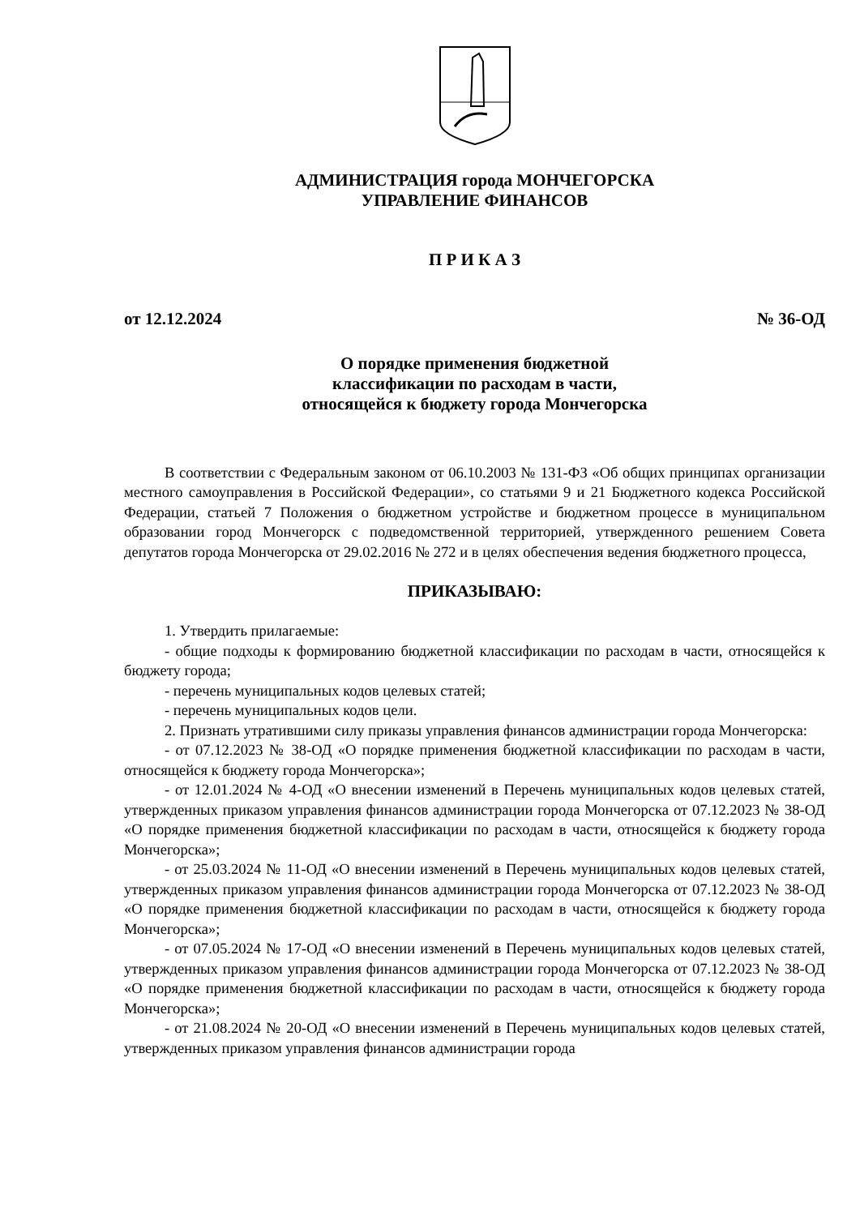АДМИНИСТРАЦИЯ города МОНЧЕГОРСКА
УПРАВЛЕНИЕ ФИНАНСОВ
П Р И К А З
от 12.12.2024 № 36-ОД
О порядке применения бюджетной
классификации по расходам в части,
относящейся к бюджету города Мончегорска
В соответствии с Федеральным законом от 06.10.2003 № 131-ФЗ «Об общих принципах организации местного самоуправления в Российской Федерации», со статьями 9 и 21 Бюджетного кодекса Российской Федерации, статьей 7 Положения о бюджетном устройстве и бюджетном процессе в муниципальном образовании город Мончегорск с подведомственной территорией, утвержденного решением Совета депутатов города Мончегорска от 29.02.2016 № 272 и в целях обеспечения ведения бюджетного процесса,
ПРИКАЗЫВАЮ:
1. Утвердить прилагаемые:
- общие подходы к формированию бюджетной классификации по расходам в части, относящейся к бюджету города;
- перечень муниципальных кодов целевых статей;
- перечень муниципальных кодов цели.
2. Признать утратившими силу приказы управления финансов администрации города Мончегорска:
- от 07.12.2023 № 38-ОД «О порядке применения бюджетной классификации по расходам в части, относящейся к бюджету города Мончегорска»;
- от 12.01.2024 № 4-ОД «О внесении изменений в Перечень муниципальных кодов целевых статей, утвержденных приказом управления финансов администрации города Мончегорска от 07.12.2023 № 38-ОД «О порядке применения бюджетной классификации по расходам в части, относящейся к бюджету города Мончегорска»;
- от 25.03.2024 № 11-ОД «О внесении изменений в Перечень муниципальных кодов целевых статей, утвержденных приказом управления финансов администрации города Мончегорска от 07.12.2023 № 38-ОД «О порядке применения бюджетной классификации по расходам в части, относящейся к бюджету города Мончегорска»;
- от 07.05.2024 № 17-ОД «О внесении изменений в Перечень муниципальных кодов целевых статей, утвержденных приказом управления финансов администрации города Мончегорска от 07.12.2023 № 38-ОД «О порядке применения бюджетной классификации по расходам в части, относящейся к бюджету города Мончегорска»;
- от 21.08.2024 № 20-ОД «О внесении изменений в Перечень муниципальных кодов целевых статей, утвержденных приказом управления финансов администрации города